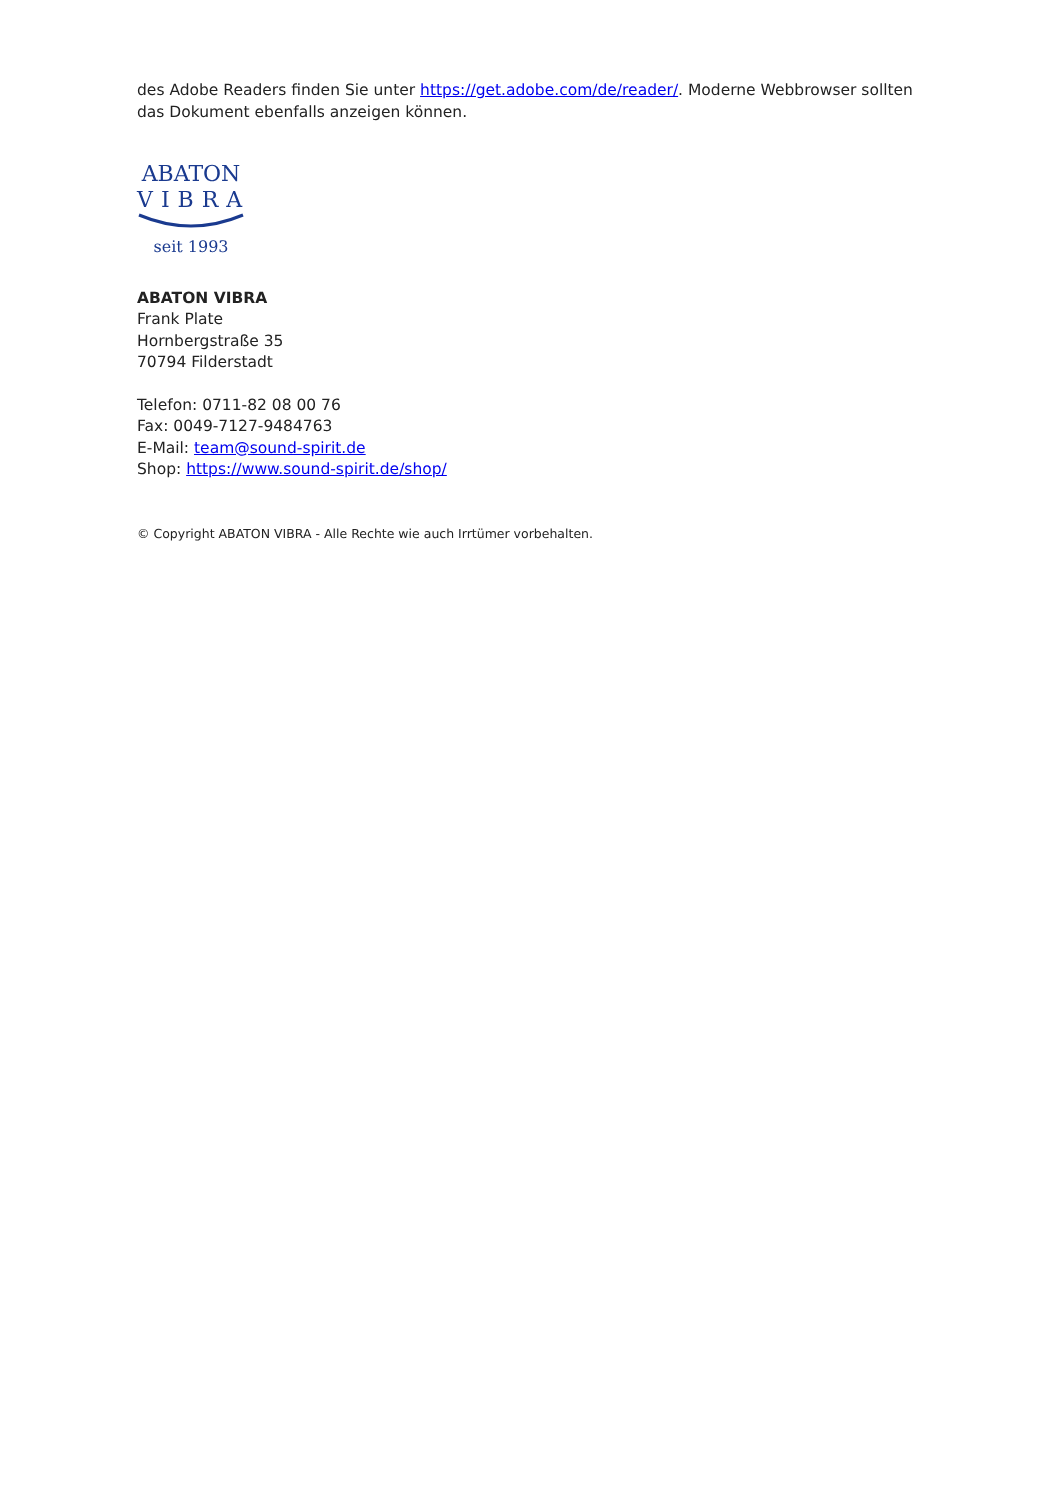des Adobe Readers finden Sie unter https://get.adobe.com/de/reader/. Moderne Webbrowser sollten das Dokument ebenfalls anzeigen können.
ABATON
VIBRA
seit 1993
ABATON VIBRA
Frank Plate
Hornbergstraße 35
70794 Filderstadt
Telefon: 0711-82 08 00 76
Fax: 0049-7127-9484763
E-Mail: team@sound-spirit.de
Shop: https://www.sound-spirit.de/shop/
© Copyright ABATON VIBRA - Alle Rechte wie auch Irrtümer vorbehalten.